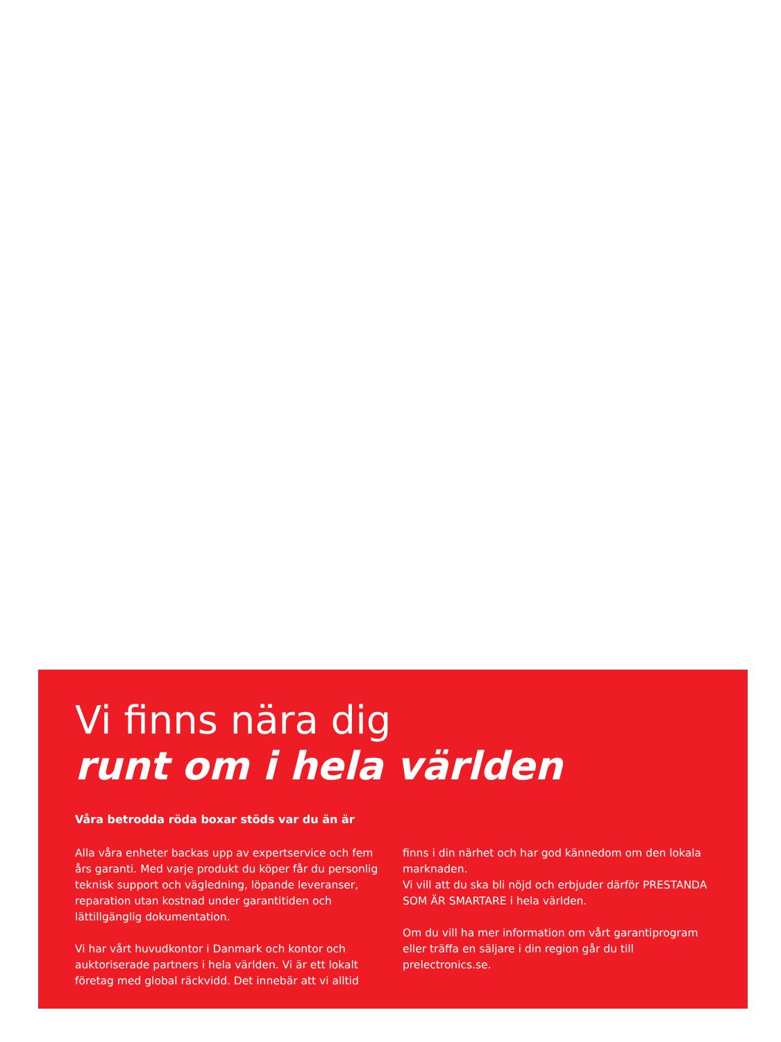Vi finns nära dig
runt om i hela världen
Våra betrodda röda boxar stöds var du än är
Alla våra enheter backas upp av expertservice och fem års garanti. Med varje produkt du köper får du personlig teknisk support och vägledning, löpande leveranser, reparation utan kostnad under garantitiden och lättillgänglig dokumentation.
Vi har vårt huvudkontor i Danmark och kontor och auktoriserade partners i hela världen. Vi är ett lokalt företag med global räckvidd. Det innebär att vi alltid finns i din närhet och har god kännedom om den lokala marknaden.
Vi vill att du ska bli nöjd och erbjuder därför PRESTANDA SOM ÄR SMARTARE i hela världen.
Om du vill ha mer information om vårt garantiprogram eller träffa en säljare i din region går du till prelectronics.se.